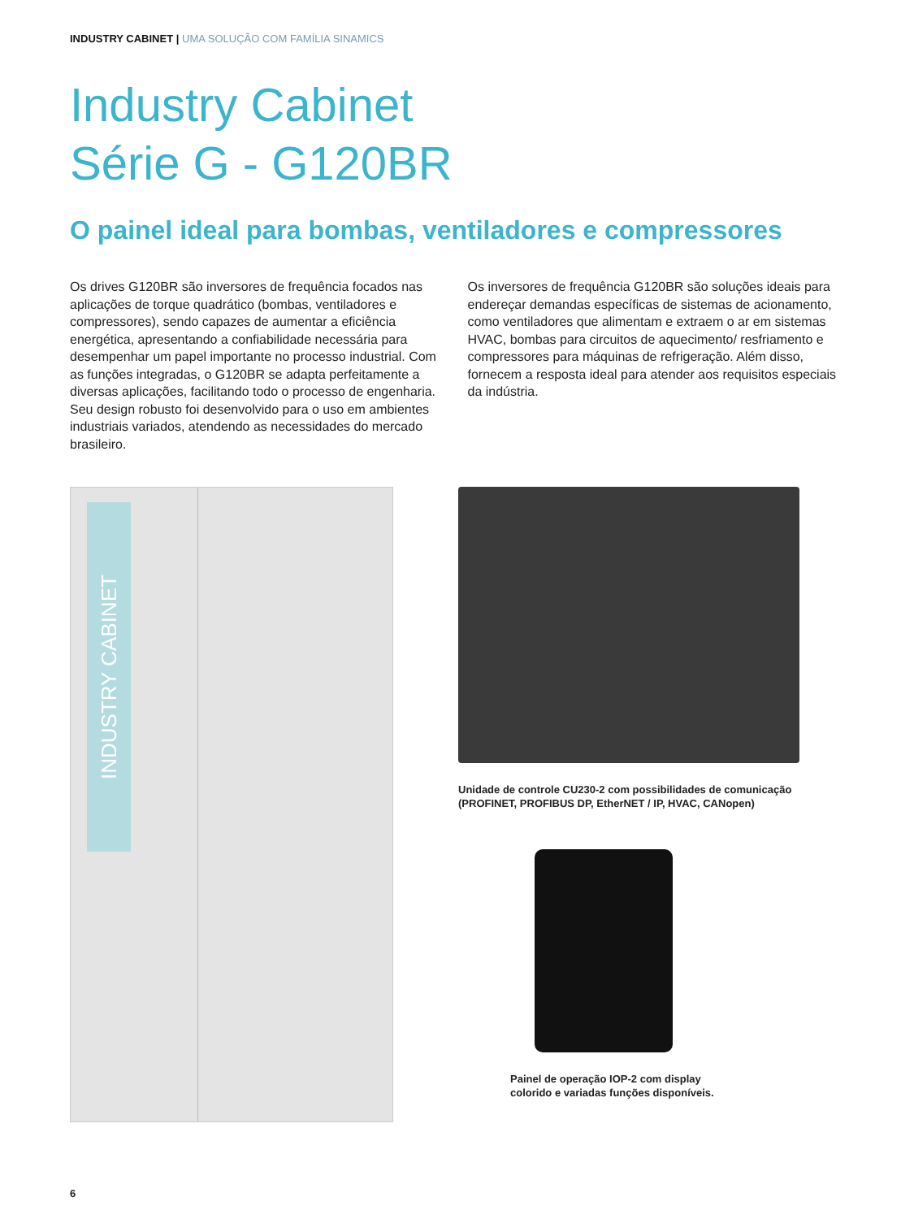INDUSTRY CABINET | UMA SOLUÇÃO COM FAMÍLIA SINAMICS
Industry Cabinet
Série G - G120BR
O painel ideal para bombas, ventiladores e compressores
Os drives G120BR são inversores de frequência focados nas aplicações de torque quadrático (bombas, ventiladores e compressores), sendo capazes de aumentar a eficiência energética, apresentando a confiabilidade necessária para desempenhar um papel importante no processo industrial. Com as funções integradas, o G120BR se adapta perfeitamente a diversas aplicações, facilitando todo o processo de engenharia. Seu design robusto foi desenvolvido para o uso em ambientes industriais variados, atendendo as necessidades do mercado brasileiro.
Os inversores de frequência G120BR são soluções ideais para endereçar demandas específicas de sistemas de acionamento, como ventiladores que alimentam e extraem o ar em sistemas HVAC, bombas para circuitos de aquecimento/ resfriamento e compressores para máquinas de refrigeração. Além disso, fornecem a resposta ideal para atender aos requisitos especiais da indústria.
INDUSTRY CABINET
Unidade de controle CU230-2 com possibilidades de comunicação
(PROFINET, PROFIBUS DP, EtherNET / IP, HVAC, CANopen)
Painel de operação IOP-2 com display
colorido e variadas funções disponíveis.
6